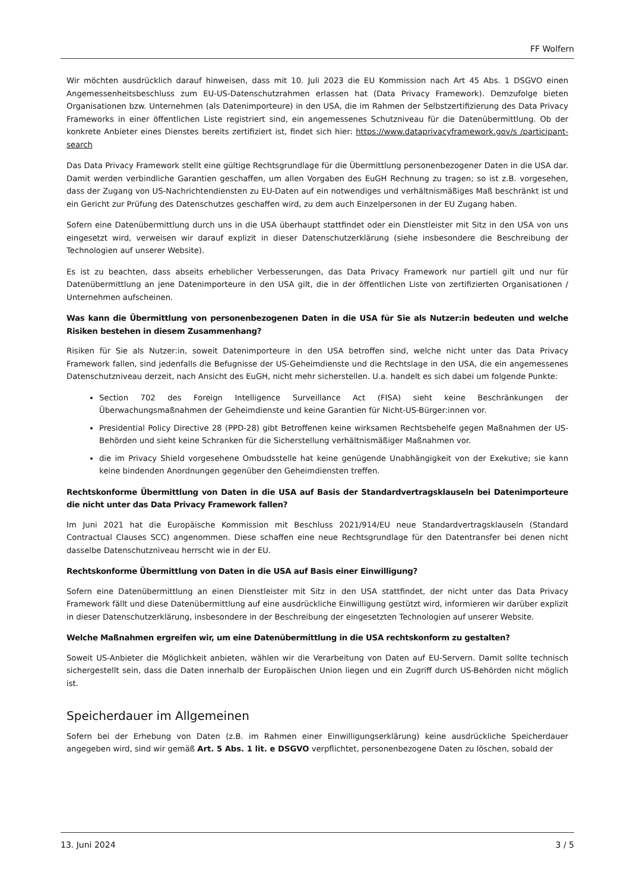FF Wolfern
Wir möchten ausdrücklich darauf hinweisen, dass mit 10. Juli 2023 die EU Kommission nach Art 45 Abs. 1 DSGVO einen Angemessenheitsbeschluss zum EU-US-Datenschutzrahmen erlassen hat (Data Privacy Framework). Demzufolge bieten Organisationen bzw. Unternehmen (als Datenimporteure) in den USA, die im Rahmen der Selbstzertifizierung des Data Privacy Frameworks in einer öffentlichen Liste registriert sind, ein angemessenes Schutzniveau für die Datenübermittlung. Ob der konkrete Anbieter eines Dienstes bereits zertifiziert ist, findet sich hier: https://www.dataprivacyframework.gov/s /participant-search
Das Data Privacy Framework stellt eine gültige Rechtsgrundlage für die Übermittlung personenbezogener Daten in die USA dar. Damit werden verbindliche Garantien geschaffen, um allen Vorgaben des EuGH Rechnung zu tragen; so ist z.B. vorgesehen, dass der Zugang von US-Nachrichtendiensten zu EU-Daten auf ein notwendiges und verhältnismäßiges Maß beschränkt ist und ein Gericht zur Prüfung des Datenschutzes geschaffen wird, zu dem auch Einzelpersonen in der EU Zugang haben.
Sofern eine Datenübermittlung durch uns in die USA überhaupt stattfindet oder ein Dienstleister mit Sitz in den USA von uns eingesetzt wird, verweisen wir darauf explizit in dieser Datenschutzerklärung (siehe insbesondere die Beschreibung der Technologien auf unserer Website).
Es ist zu beachten, dass abseits erheblicher Verbesserungen, das Data Privacy Framework nur partiell gilt und nur für Datenübermittlung an jene Datenimporteure in den USA gilt, die in der öffentlichen Liste von zertifizierten Organisationen / Unternehmen aufscheinen.
Was kann die Übermittlung von personenbezogenen Daten in die USA für Sie als Nutzer:in bedeuten und welche Risiken bestehen in diesem Zusammenhang?
Risiken für Sie als Nutzer:in, soweit Datenimporteure in den USA betroffen sind, welche nicht unter das Data Privacy Framework fallen, sind jedenfalls die Befugnisse der US-Geheimdienste und die Rechtslage in den USA, die ein angemessenes Datenschutzniveau derzeit, nach Ansicht des EuGH, nicht mehr sicherstellen. U.a. handelt es sich dabei um folgende Punkte:
Section 702 des Foreign Intelligence Surveillance Act (FISA) sieht keine Beschränkungen der Überwachungsmaßnahmen der Geheimdienste und keine Garantien für Nicht-US-Bürger:innen vor.
Presidential Policy Directive 28 (PPD-28) gibt Betroffenen keine wirksamen Rechtsbehelfe gegen Maßnahmen der US-Behörden und sieht keine Schranken für die Sicherstellung verhältnismäßiger Maßnahmen vor.
die im Privacy Shield vorgesehene Ombudsstelle hat keine genügende Unabhängigkeit von der Exekutive; sie kann keine bindenden Anordnungen gegenüber den Geheimdiensten treffen.
Rechtskonforme Übermittlung von Daten in die USA auf Basis der Standardvertragsklauseln bei Datenimporteure die nicht unter das Data Privacy Framework fallen?
Im Juni 2021 hat die Europäische Kommission mit Beschluss 2021/914/EU neue Standardvertragsklauseln (Standard Contractual Clauses SCC) angenommen. Diese schaffen eine neue Rechtsgrundlage für den Datentransfer bei denen nicht dasselbe Datenschutzniveau herrscht wie in der EU.
Rechtskonforme Übermittlung von Daten in die USA auf Basis einer Einwilligung?
Sofern eine Datenübermittlung an einen Dienstleister mit Sitz in den USA stattfindet, der nicht unter das Data Privacy Framework fällt und diese Datenübermittlung auf eine ausdrückliche Einwilligung gestützt wird, informieren wir darüber explizit in dieser Datenschutzerklärung, insbesondere in der Beschreibung der eingesetzten Technologien auf unserer Website.
Welche Maßnahmen ergreifen wir, um eine Datenübermittlung in die USA rechtskonform zu gestalten?
Soweit US-Anbieter die Möglichkeit anbieten, wählen wir die Verarbeitung von Daten auf EU-Servern. Damit sollte technisch sichergestellt sein, dass die Daten innerhalb der Europäischen Union liegen und ein Zugriff durch US-Behörden nicht möglich ist.
Speicherdauer im Allgemeinen
Sofern bei der Erhebung von Daten (z.B. im Rahmen einer Einwilligungserklärung) keine ausdrückliche Speicherdauer angegeben wird, sind wir gemäß Art. 5 Abs. 1 lit. e DSGVO verpflichtet, personenbezogene Daten zu löschen, sobald der
13. Juni 2024 3 / 5